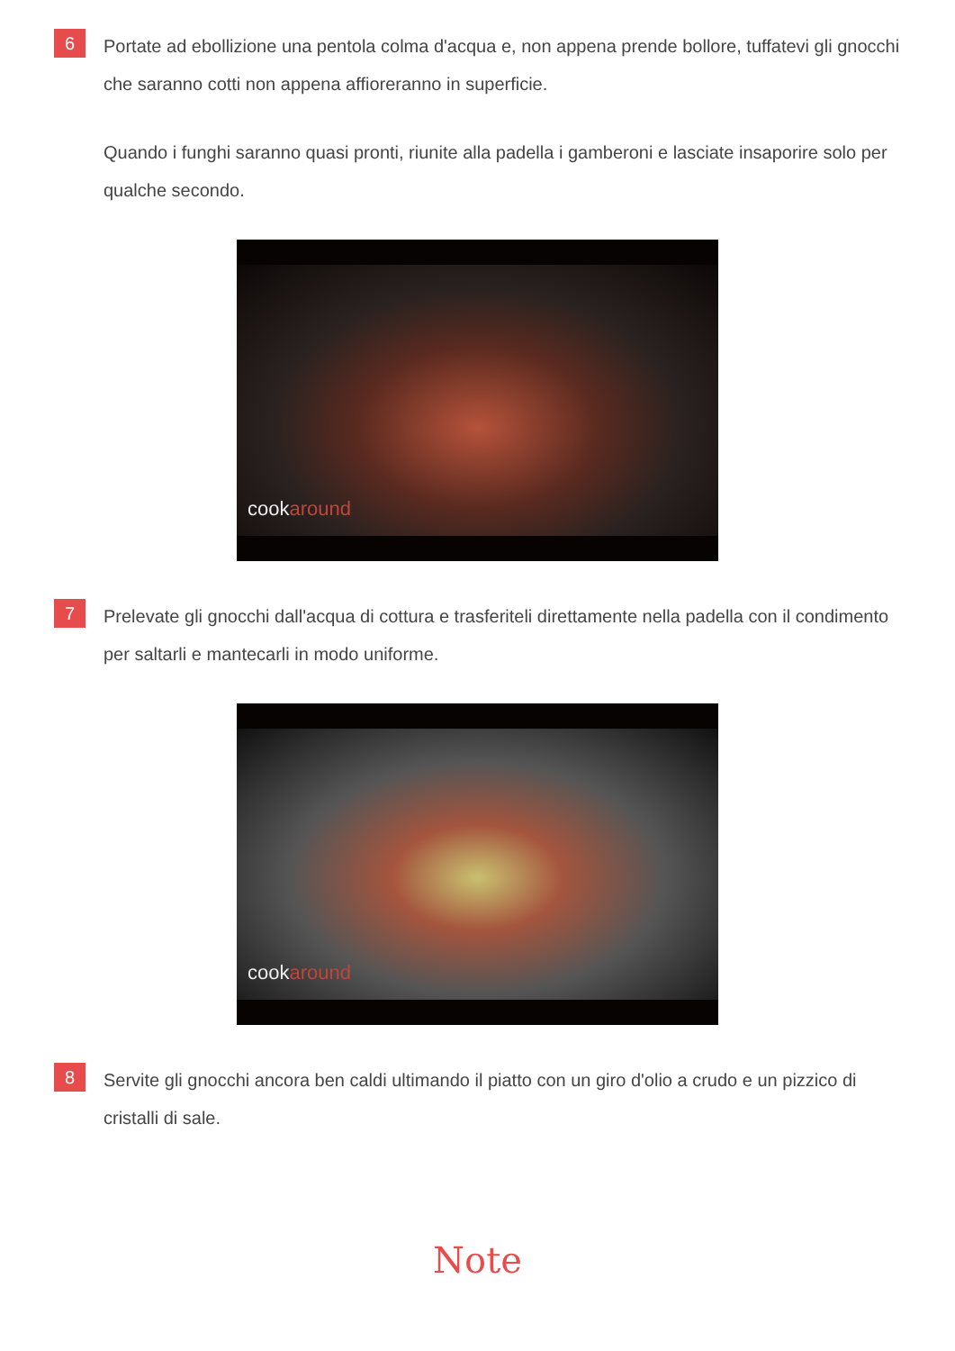6
Portate ad ebollizione una pentola colma d'acqua e, non appena prende bollore, tuffatevi gli gnocchi che saranno cotti non appena affioreranno in superficie.
Quando i funghi saranno quasi pronti, riunite alla padella i gamberoni e lasciate insaporire solo per qualche secondo.
cookaround
7
Prelevate gli gnocchi dall'acqua di cottura e trasferiteli direttamente nella padella con il condimento per saltarli e mantecarli in modo uniforme.
cookaround
8
Servite gli gnocchi ancora ben caldi ultimando il piatto con un giro d'olio a crudo e un pizzico di cristalli di sale.
Note